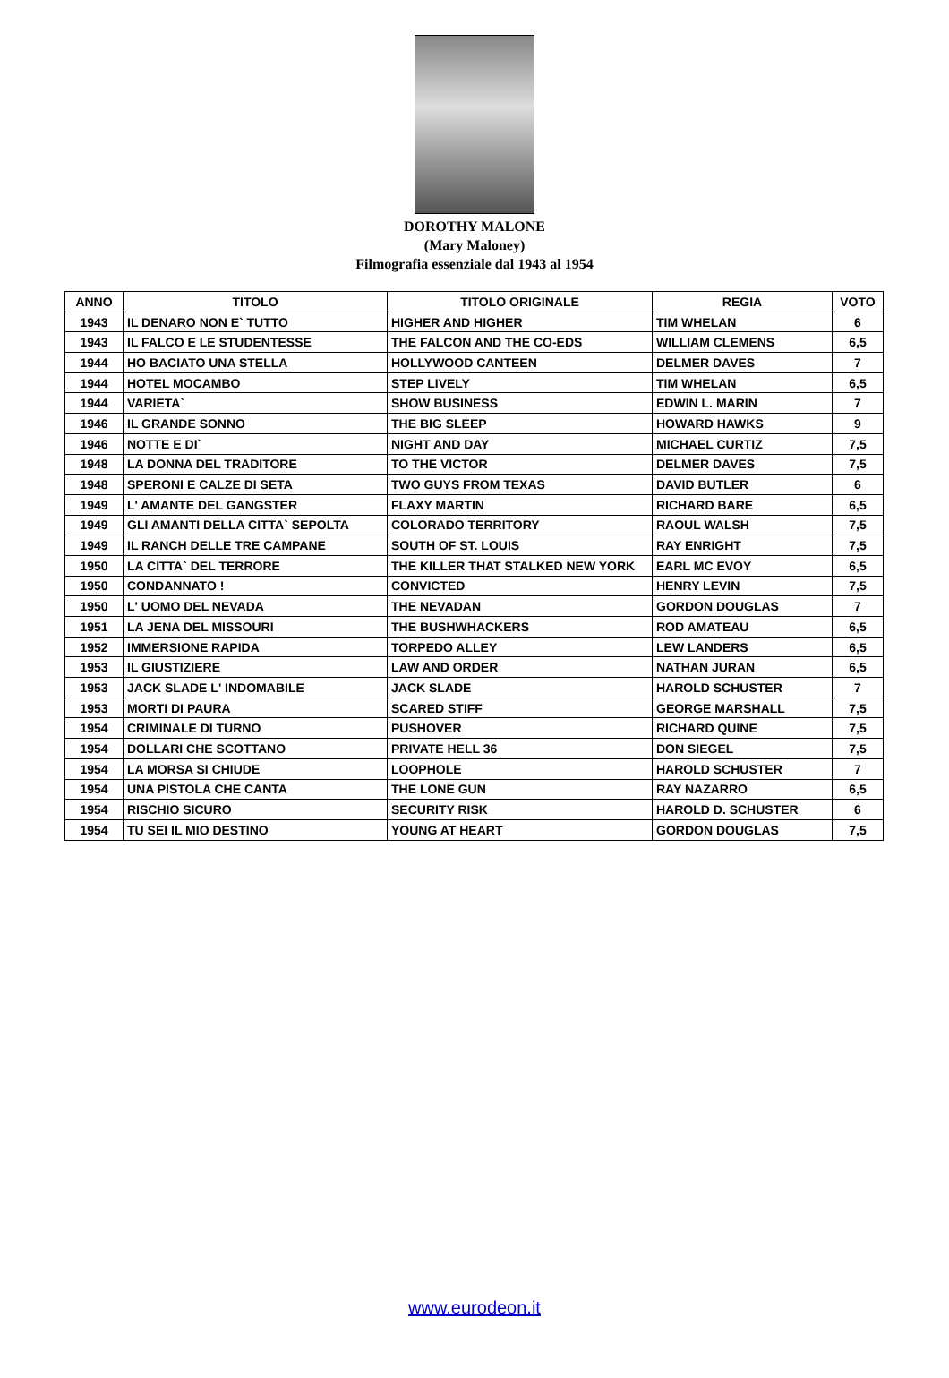DOROTHY MALONE
(Mary Maloney)
Filmografia essenziale dal 1943 al 1954
| ANNO | TITOLO | TITOLO ORIGINALE | REGIA | VOTO |
| --- | --- | --- | --- | --- |
| 1943 | IL DENARO NON E` TUTTO | HIGHER AND HIGHER | TIM WHELAN | 6 |
| 1943 | IL FALCO E LE STUDENTESSE | THE FALCON AND THE CO-EDS | WILLIAM CLEMENS | 6,5 |
| 1944 | HO BACIATO UNA STELLA | HOLLYWOOD CANTEEN | DELMER DAVES | 7 |
| 1944 | HOTEL MOCAMBO | STEP LIVELY | TIM WHELAN | 6,5 |
| 1944 | VARIETA` | SHOW BUSINESS | EDWIN L. MARIN | 7 |
| 1946 | IL GRANDE SONNO | THE BIG SLEEP | HOWARD HAWKS | 9 |
| 1946 | NOTTE E DI` | NIGHT AND DAY | MICHAEL CURTIZ | 7,5 |
| 1948 | LA DONNA DEL TRADITORE | TO THE VICTOR | DELMER DAVES | 7,5 |
| 1948 | SPERONI E CALZE DI SETA | TWO GUYS FROM TEXAS | DAVID BUTLER | 6 |
| 1949 | L' AMANTE DEL GANGSTER | FLAXY MARTIN | RICHARD BARE | 6,5 |
| 1949 | GLI AMANTI DELLA CITTA` SEPOLTA | COLORADO TERRITORY | RAOUL WALSH | 7,5 |
| 1949 | IL RANCH DELLE TRE CAMPANE | SOUTH OF ST. LOUIS | RAY ENRIGHT | 7,5 |
| 1950 | LA CITTA` DEL TERRORE | THE KILLER THAT STALKED NEW YORK | EARL MC EVOY | 6,5 |
| 1950 | CONDANNATO ! | CONVICTED | HENRY LEVIN | 7,5 |
| 1950 | L' UOMO DEL NEVADA | THE NEVADAN | GORDON DOUGLAS | 7 |
| 1951 | LA JENA DEL MISSOURI | THE BUSHWHACKERS | ROD AMATEAU | 6,5 |
| 1952 | IMMERSIONE RAPIDA | TORPEDO ALLEY | LEW LANDERS | 6,5 |
| 1953 | IL GIUSTIZIERE | LAW AND ORDER | NATHAN JURAN | 6,5 |
| 1953 | JACK SLADE L' INDOMABILE | JACK SLADE | HAROLD SCHUSTER | 7 |
| 1953 | MORTI DI PAURA | SCARED STIFF | GEORGE MARSHALL | 7,5 |
| 1954 | CRIMINALE DI TURNO | PUSHOVER | RICHARD QUINE | 7,5 |
| 1954 | DOLLARI CHE SCOTTANO | PRIVATE HELL 36 | DON SIEGEL | 7,5 |
| 1954 | LA MORSA SI CHIUDE | LOOPHOLE | HAROLD SCHUSTER | 7 |
| 1954 | UNA PISTOLA CHE CANTA | THE LONE GUN | RAY NAZARRO | 6,5 |
| 1954 | RISCHIO SICURO | SECURITY RISK | HAROLD D. SCHUSTER | 6 |
| 1954 | TU SEI IL MIO DESTINO | YOUNG AT HEART | GORDON DOUGLAS | 7,5 |
www.eurodeon.it